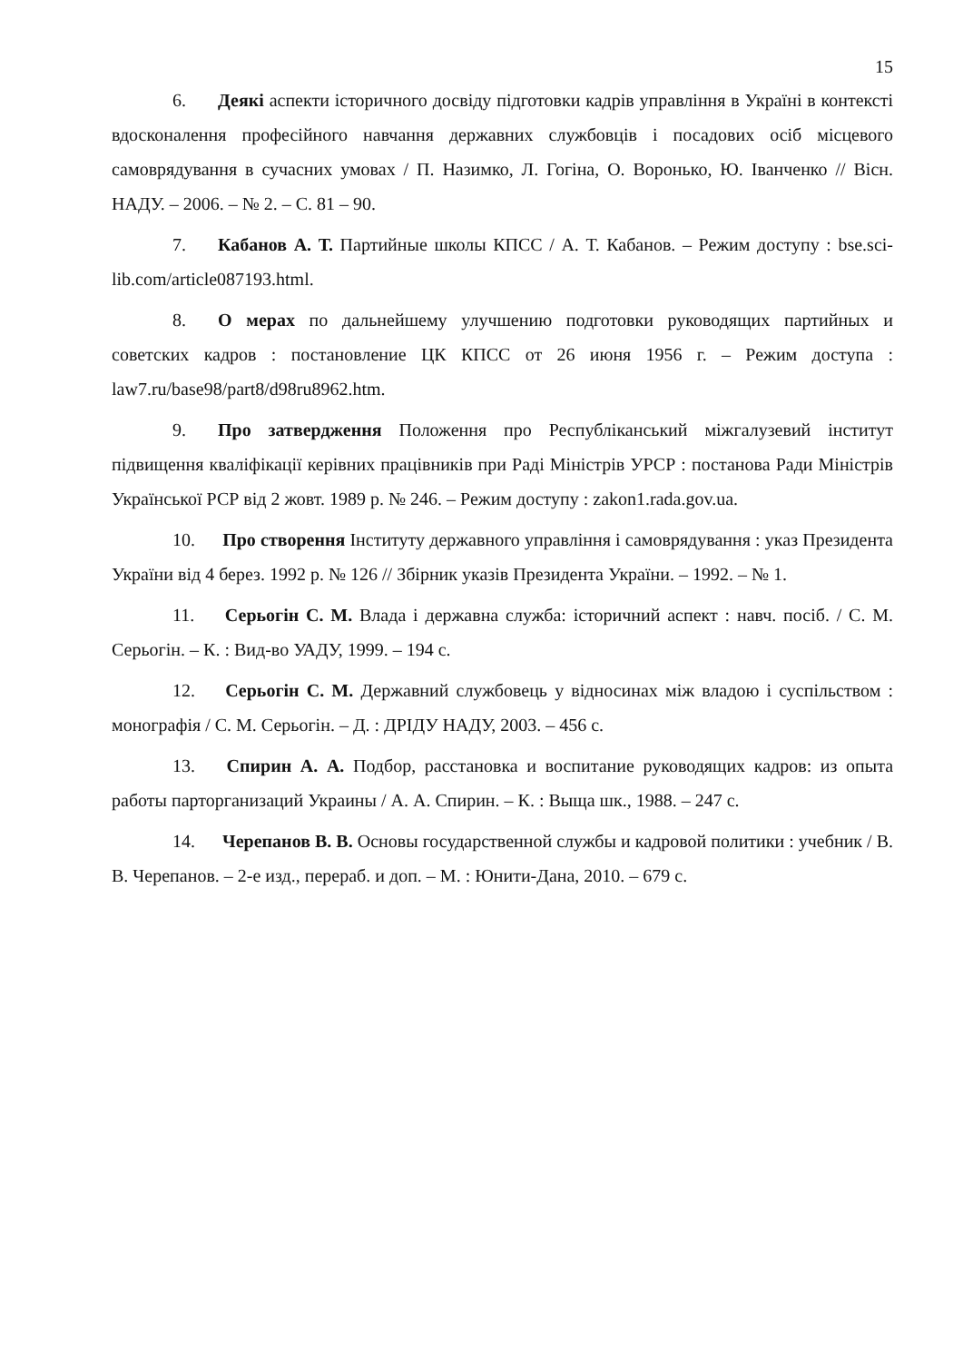15
6. Деякі аспекти історичного досвіду підготовки кадрів управління в Україні в контексті вдосконалення професійного навчання державних службовців і посадових осіб місцевого самоврядування в сучасних умовах / П. Назимко, Л. Гогіна, О. Воронько, Ю. Іванченко // Вісн. НАДУ. – 2006. – № 2. – С. 81 – 90.
7. Кабанов А. Т. Партийные школы КПСС / А. Т. Кабанов. – Режим доступу : bse.sci-lib.com/article087193.html.
8. О мерах по дальнейшему улучшению подготовки руководящих партийных и советских кадров : постановление ЦК КПСС от 26 июня 1956 г. – Режим доступа : law7.ru/base98/part8/d98ru8962.htm.
9. Про затвердження Положення про Республіканський міжгалузевий інститут підвищення кваліфікації керівних працівників при Раді Міністрів УРСР : постанова Ради Міністрів Української РСР від 2 жовт. 1989 р. № 246. – Режим доступу : zakon1.rada.gov.ua.
10. Про створення Інституту державного управління і самоврядування : указ Президента України від 4 берез. 1992 р. № 126 // Збірник указів Президента України. – 1992. – № 1.
11. Серьогін С. М. Влада і державна служба: історичний аспект : навч. посіб. / С. М. Серьогін. – К. : Вид-во УАДУ, 1999. – 194 с.
12. Серьогін С. М. Державний службовець у відносинах між владою і суспільством : монографія / С. М. Серьогін. – Д. : ДРІДУ НАДУ, 2003. – 456 с.
13. Спирин А. А. Подбор, расстановка и воспитание руководящих кадров: из опыта работы парторганизаций Украины / А. А. Спирин. – К. : Выща шк., 1988. – 247 с.
14. Черепанов В. В. Основы государственной службы и кадровой политики : учебник / В. В. Черепанов. – 2-е изд., перераб. и доп. – М. : Юнити-Дана, 2010. – 679 с.